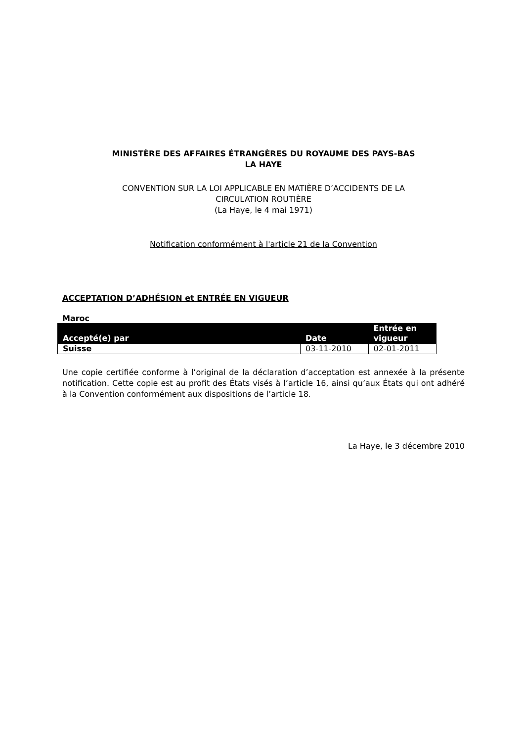MINISTÈRE DES AFFAIRES ÉTRANGÈRES DU ROYAUME DES PAYS-BAS
LA HAYE
CONVENTION SUR LA LOI APPLICABLE EN MATIÈRE D’ACCIDENTS DE LA
CIRCULATION ROUTIÈRE
(La Haye, le 4 mai 1971)
Notification conformément à l'article 21 de la Convention
ACCEPTATION D’ADHÉSION et ENTRÉE EN VIGUEUR
Maroc
| Accepté(e) par | Date | Entrée en vigueur |
| --- | --- | --- |
| Suisse | 03-11-2010 | 02-01-2011 |
Une copie certifiée conforme à l’original de la déclaration d’acceptation est annexée à la présente notification. Cette copie est au profit des États visés à l’article 16, ainsi qu’aux États qui ont adhéré à la Convention conformément aux dispositions de l’article 18.
La Haye, le 3 décembre 2010